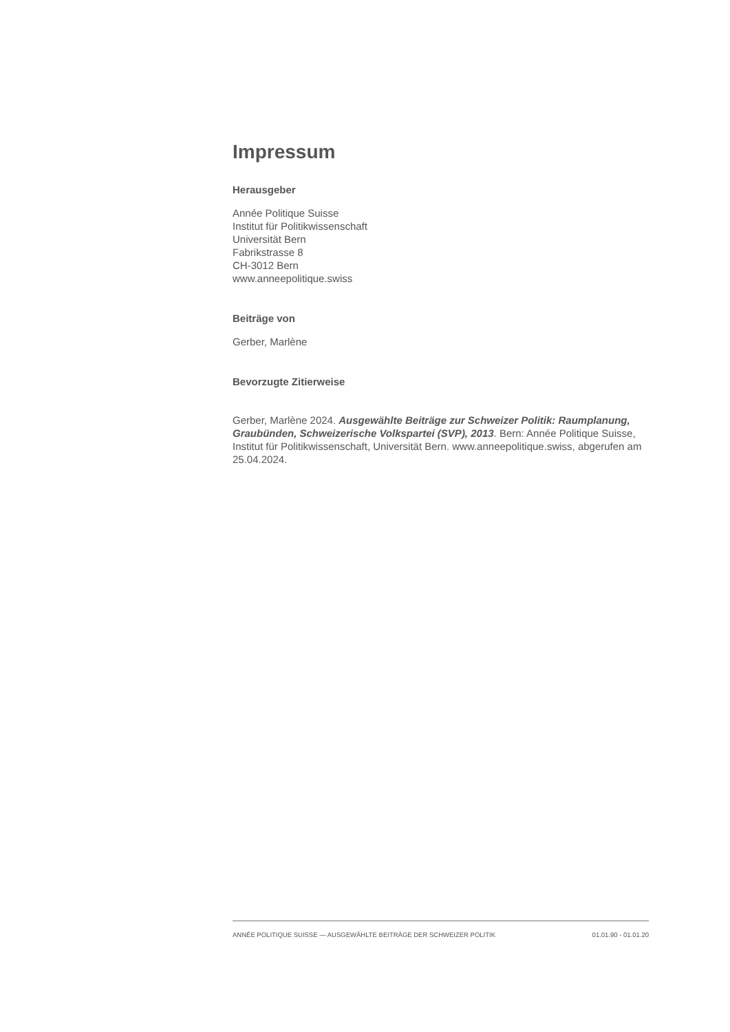Impressum
Herausgeber
Année Politique Suisse
Institut für Politikwissenschaft
Universität Bern
Fabrikstrasse 8
CH-3012 Bern
www.anneepolitique.swiss
Beiträge von
Gerber, Marlène
Bevorzugte Zitierweise
Gerber, Marlène 2024. Ausgewählte Beiträge zur Schweizer Politik: Raumplanung, Graubünden, Schweizerische Volkspartei (SVP), 2013. Bern: Année Politique Suisse, Institut für Politikwissenschaft, Universität Bern. www.anneepolitique.swiss, abgerufen am 25.04.2024.
ANNÉE POLITIQUE SUISSE — AUSGEWÄHLTE BEITRÄGE DER SCHWEIZER POLITIK 01.01.90 - 01.01.20